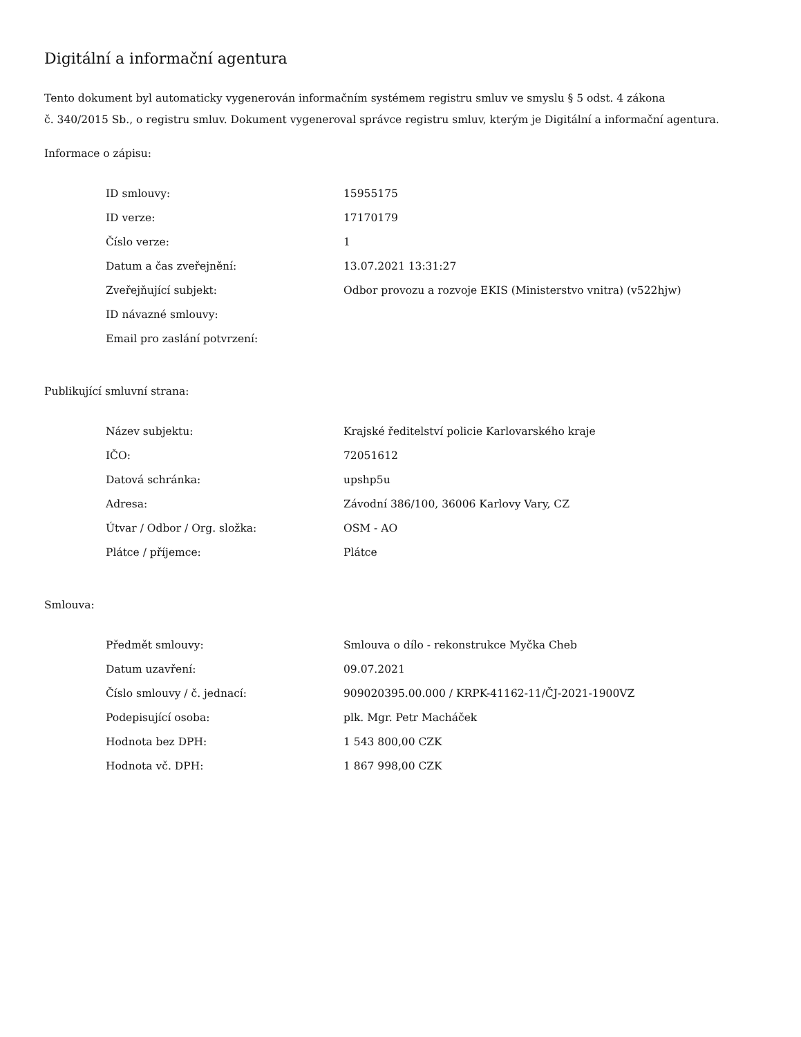Digitální a informační agentura
Tento dokument byl automaticky vygenerován informačním systémem registru smluv ve smyslu § 5 odst. 4 zákona
č. 340/2015 Sb., o registru smluv. Dokument vygeneroval správce registru smluv, kterým je Digitální a informační agentura.
Informace o zápisu:
| ID smlouvy: | 15955175 |
| ID verze: | 17170179 |
| Číslo verze: | 1 |
| Datum a čas zveřejnění: | 13.07.2021 13:31:27 |
| Zveřejňující subjekt: | Odbor provozu a rozvoje EKIS (Ministerstvo vnitra) (v522hjw) |
| ID návazné smlouvy: | |
| Email pro zaslání potvrzení: | |
Publikující smluvní strana:
| Název subjektu: | Krajské ředitelství policie Karlovarského kraje |
| IČO: | 72051612 |
| Datová schránka: | upshp5u |
| Adresa: | Závodní 386/100, 36006 Karlovy Vary, CZ |
| Útvar / Odbor / Org. složka: | OSM - AO |
| Plátce / příjemce: | Plátce |
Smlouva:
| Předmět smlouvy: | Smlouva o dílo - rekonstrukce Myčka Cheb |
| Datum uzavření: | 09.07.2021 |
| Číslo smlouvy / č. jednací: | 909020395.00.000 / KRPK-41162-11/ČJ-2021-1900VZ |
| Podepisující osoba: | plk. Mgr. Petr Macháček |
| Hodnota bez DPH: | 1 543 800,00 CZK |
| Hodnota vč. DPH: | 1 867 998,00 CZK |